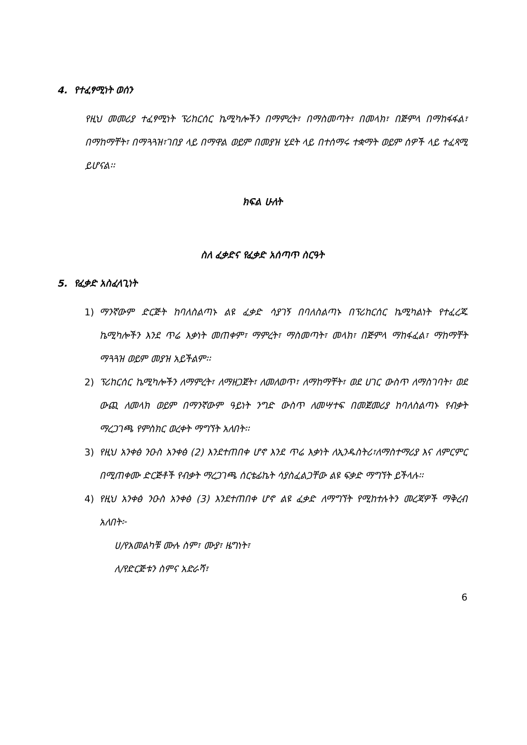4. የተፈፃሚነት ወሰን
የዚህ መመሪያ ተፈፃሚነት ፕሪከርሰር ኬሚካሎችን በማምረት፣ በማስመጣት፣ በመላክ፣ በጅምላ በማከፋፋል፣ በማከማቸት፣ በማጓጓዝ፣ገበያ ላይ በማዋል ወይም በመያዝ ሂደት ላይ በተሰማሩ ተቋማት ወይም ሰዎች ላይ ተፈጻሚ ይሆናል፡፡
ክፍል ሁለት
ስለ ፈቃድና የፈቃድ አሰጣጥ ስርዓት
5. የፈቃድ አስፈላጊነት
1) ማንኛውም ድርጅት ከባለስልጣኑ ልዩ ፈቃድ ሳያገኝ በባለስልጣኑ በፕሪከርሰር ኬሚካልነት የተፈረጁ ኬሚካሎችን እንደ ጥሬ እቃነት መጠቀም፣ ማምረት፣ ማስመጣት፣ መላክ፣ በጅምላ ማከፋፈል፣ ማከማቸት ማጓጓዝ ወይም መያዝ አይችልም፡፡
2) ፕሪከርሰር ኬሚካሎችን ለማምረት፣ ለማዘጋጀት፣ ለመለወጥ፣ ለማከማቸት፣ ወደ ሀገር ውስጥ ለማስገባት፣ ወደ ውጪ ለመላክ ወይም በማንኛውም ዓይነት ንግድ ውስጥ ለመሣተፍ በመጀመሪያ ከባለስልጣኑ የብቃት ማረጋገጫ የምስክር ወረቀት ማግኘት አለበት፡፡
3) የዚህ አንቀፅ ንዑስ አንቀፅ (2) እንደተጠበቀ ሆኖ እንደ ጥሬ እቃነት ለኢንዱስትሪ፣ለማስተማሪያ እና ለምርምር በሚጠቀሙ ድርጅቶች የብቃት ማረጋገጫ ሰርቴፊኬት ሳያስፈልጋቸው ልዩ ፍቃድ ማግኘት ይችላሉ፡፡
4) የዚህ አንቀፅ ንዑስ አንቀፅ (3) እንደተጠበቀ ሆኖ ልዩ ፈቃድ ለማግኘት የሚከተሉትን መረጃዎች ማቅረብ አለበት፦
ሀ/የአመልካቹ ሙሉ ስም፣ ሙያ፣ ዜግነት፣
ለ/የድርጅቱን ስምና አድራሻ፣
6